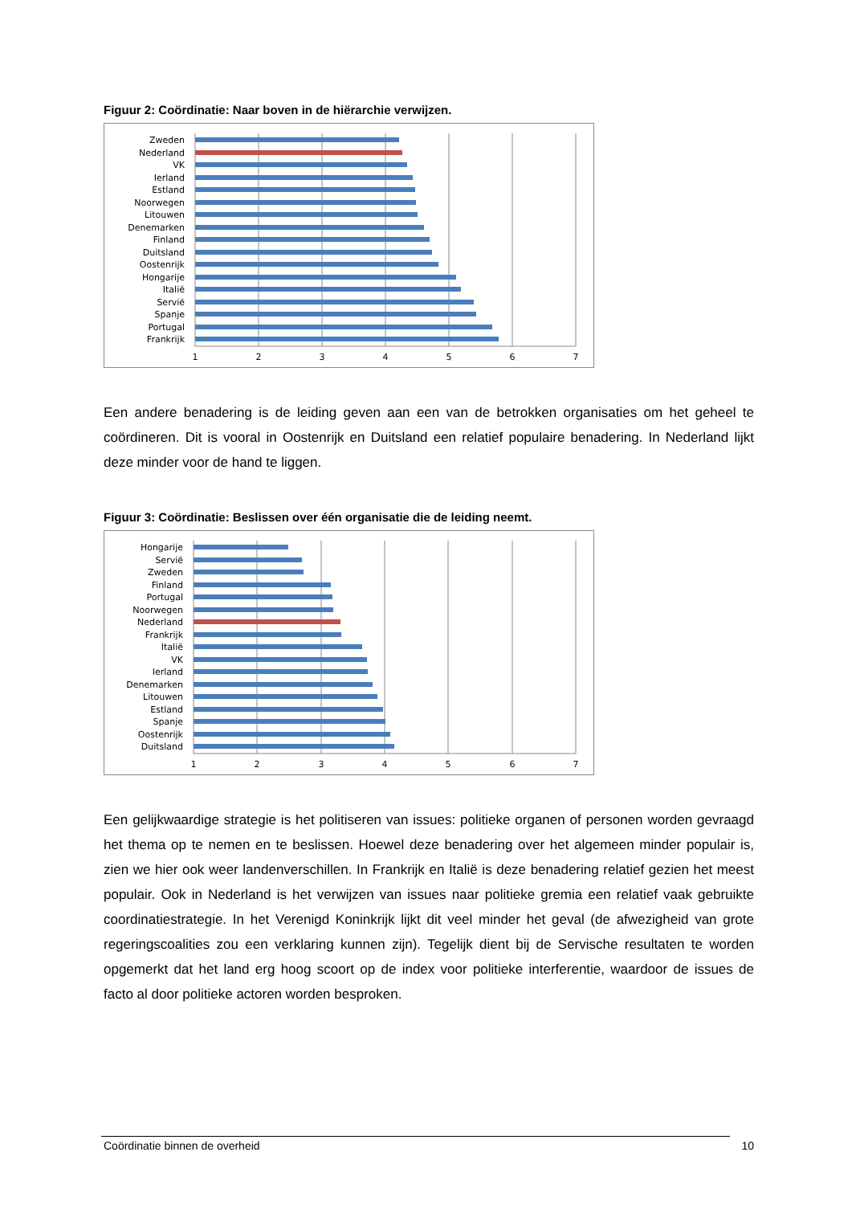Figuur 2: Coördinatie: Naar boven in de hiërarchie verwijzen.
Zweden
Nederland
VK
Ierland
Estland
Noorwegen
Litouwen
Denemarken
Finland
Duitsland
Oostenrijk
Hongarije
Italië
Servië
Spanje
Portugal
Frankrijk
1
2
3
4
5
6
7
Een andere benadering is de leiding geven aan een van de betrokken organisaties om het geheel te coördineren. Dit is vooral in Oostenrijk en Duitsland een relatief populaire benadering. In Nederland lijkt deze minder voor de hand te liggen.
Figuur 3: Coördinatie: Beslissen over één organisatie die de leiding neemt.
Hongarije
Servië
Zweden
Finland
Portugal
Noorwegen
Nederland
Frankrijk
Italië
VK
Ierland
Denemarken
Litouwen
Estland
Spanje
Oostenrijk
Duitsland
1
2
3
4
5
6
7
Een gelijkwaardige strategie is het politiseren van issues: politieke organen of personen worden gevraagd het thema op te nemen en te beslissen. Hoewel deze benadering over het algemeen minder populair is, zien we hier ook weer landenverschillen. In Frankrijk en Italië is deze benadering relatief gezien het meest populair. Ook in Nederland is het verwijzen van issues naar politieke gremia een relatief vaak gebruikte coordinatiestrategie. In het Verenigd Koninkrijk lijkt dit veel minder het geval (de afwezigheid van grote regeringscoalities zou een verklaring kunnen zijn). Tegelijk dient bij de Servische resultaten te worden opgemerkt dat het land erg hoog scoort op de index voor politieke interferentie, waardoor de issues de facto al door politieke actoren worden besproken.
Coördinatie binnen de overheid 10